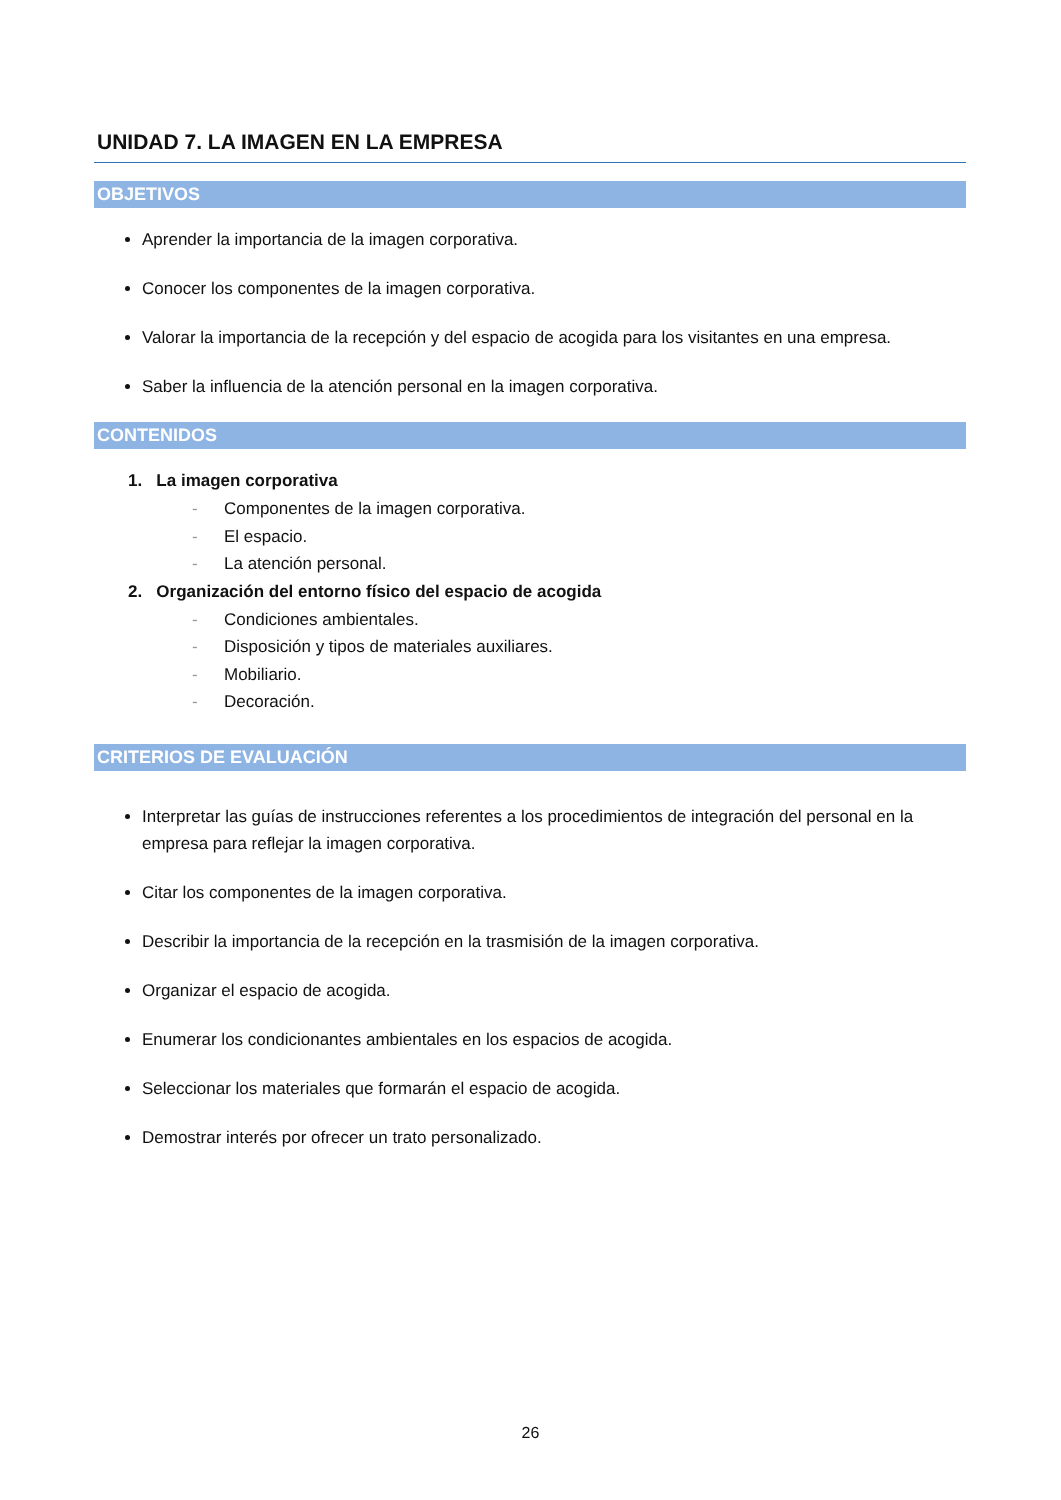UNIDAD 7. LA IMAGEN EN LA EMPRESA
OBJETIVOS
Aprender la importancia de la imagen corporativa.
Conocer los componentes de la imagen corporativa.
Valorar la importancia de la recepción y del espacio de acogida para los visitantes en una empresa.
Saber la influencia de la atención personal en la imagen corporativa.
CONTENIDOS
1. La imagen corporativa
- Componentes de la imagen corporativa.
- El espacio.
- La atención personal.
2. Organización del entorno físico del espacio de acogida
- Condiciones ambientales.
- Disposición y tipos de materiales auxiliares.
- Mobiliario.
- Decoración.
CRITERIOS DE EVALUACIÓN
Interpretar las guías de instrucciones referentes a los procedimientos de integración del personal en la empresa para reflejar la imagen corporativa.
Citar los componentes de la imagen corporativa.
Describir la importancia de la recepción en la trasmisión de la imagen corporativa.
Organizar el espacio de acogida.
Enumerar los condicionantes ambientales en los espacios de acogida.
Seleccionar los materiales que formarán el espacio de acogida.
Demostrar interés por ofrecer un trato personalizado.
26